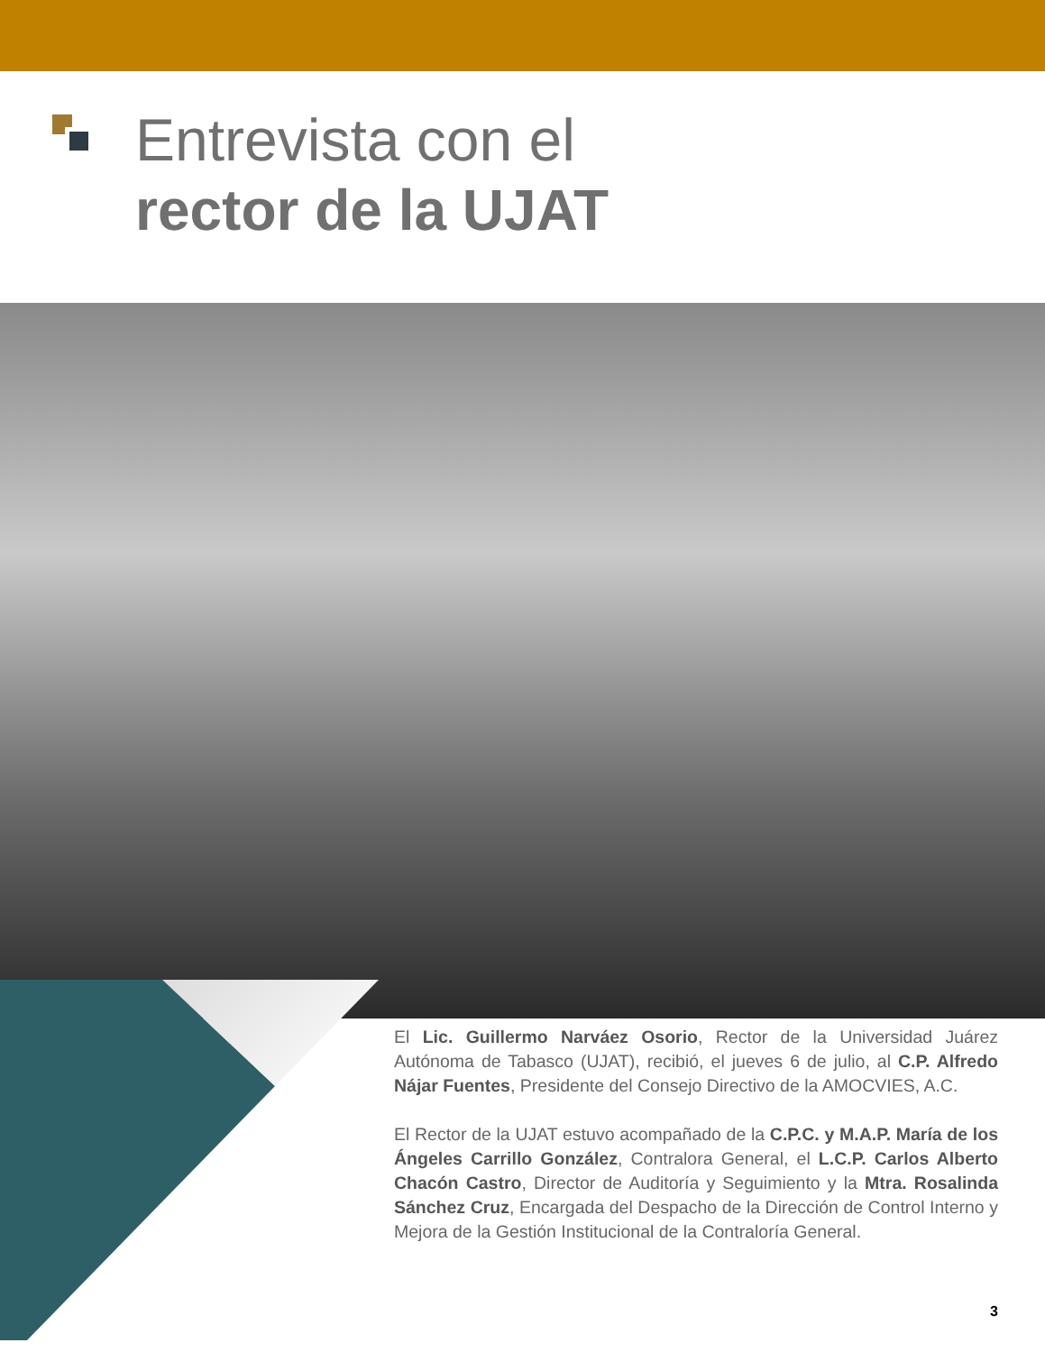Entrevista con el
rector de la UJAT
El Lic. Guillermo Narváez Osorio, Rector de la Universidad Juárez Autónoma de Tabasco (UJAT), recibió, el jueves 6 de julio, al C.P. Alfredo Nájar Fuentes, Presidente del Consejo Directivo de la AMOCVIES, A.C.
El Rector de la UJAT estuvo acompañado de la C.P.C. y M.A.P. María de los Ángeles Carrillo González, Contralora General, el L.C.P. Carlos Alberto Chacón Castro, Director de Auditoría y Seguimiento y la Mtra. Rosalinda Sánchez Cruz, Encargada del Despacho de la Dirección de Control Interno y Mejora de la Gestión Institucional de la Contraloría General.
3